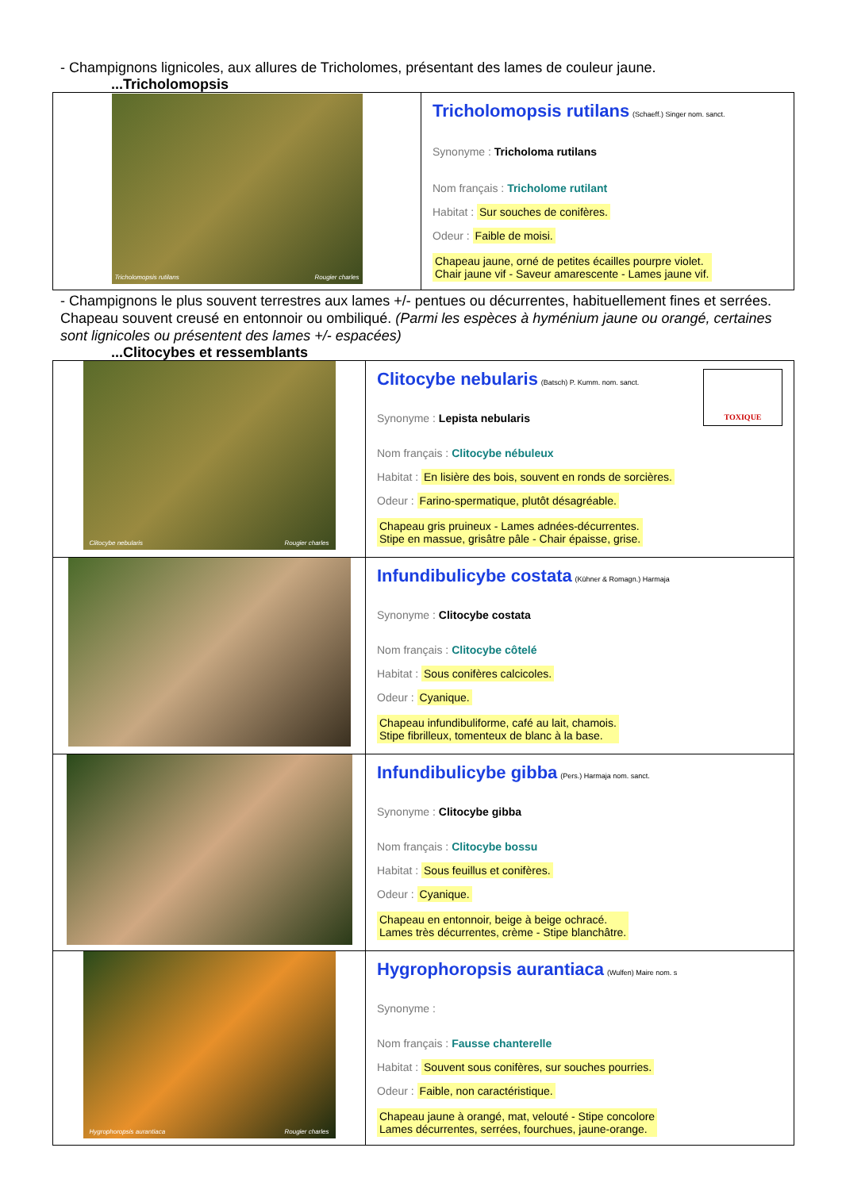- Champignons lignicoles, aux allures de Tricholomes, présentant des lames de couleur jaune.
...Tricholomopsis
| Tricholomopsis rutilans Rougier charles | Tricholomopsis rutilans (Schaeff.) Singer nom. sanct. Synonyme : Tricholoma rutilans Nom français : Tricholome rutilant Habitat : Sur souches de conifères. Odeur : Faible de moisi. Chapeau jaune, orné de petites écailles pourpre violet. Chair jaune vif - Saveur amarescente - Lames jaune vif. |
- Champignons le plus souvent terrestres aux lames +/- pentues ou décurrentes, habituellement fines et serrées. Chapeau souvent creusé en entonnoir ou ombiliqué. (Parmi les espèces à hyménium jaune ou orangé, certaines sont lignicoles ou présentent des lames +/- espacées)
...Clitocybes et ressemblants
| Clitocybe nebularis Rougier charles | TOXIQUE Clitocybe nebularis (Batsch) P. Kumm. nom. sanct. Synonyme : Lepista nebularis Nom français : Clitocybe nébuleux Habitat : En lisière des bois, souvent en ronds de sorcières. Odeur : Farino-spermatique, plutôt désagréable. Chapeau gris pruineux - Lames adnées-décurrentes. Stipe en massue, grisâtre pâle - Chair épaisse, grise. |
| | Infundibulicybe costata (Kühner & Romagn.) Harmaja Synonyme : Clitocybe costata Nom français : Clitocybe côtelé Habitat : Sous conifères calcicoles. Odeur : Cyanique. Chapeau infundibuliforme, café au lait, chamois. Stipe fibrilleux, tomenteux de blanc à la base. |
| | Infundibulicybe gibba (Pers.) Harmaja nom. sanct. Synonyme : Clitocybe gibba Nom français : Clitocybe bossu Habitat : Sous feuillus et conifères. Odeur : Cyanique. Chapeau en entonnoir, beige à beige ochracé. Lames très décurrentes, crème - Stipe blanchâtre. |
| Hygrophoropsis aurantiaca Rougier charles | Hygrophoropsis aurantiaca (Wulfen) Maire nom. s Synonyme : Nom français : Fausse chanterelle Habitat : Souvent sous conifères, sur souches pourries. Odeur : Faible, non caractéristique. Chapeau jaune à orangé, mat, velouté - Stipe concolore Lames décurrentes, serrées, fourchues, jaune-orange. |